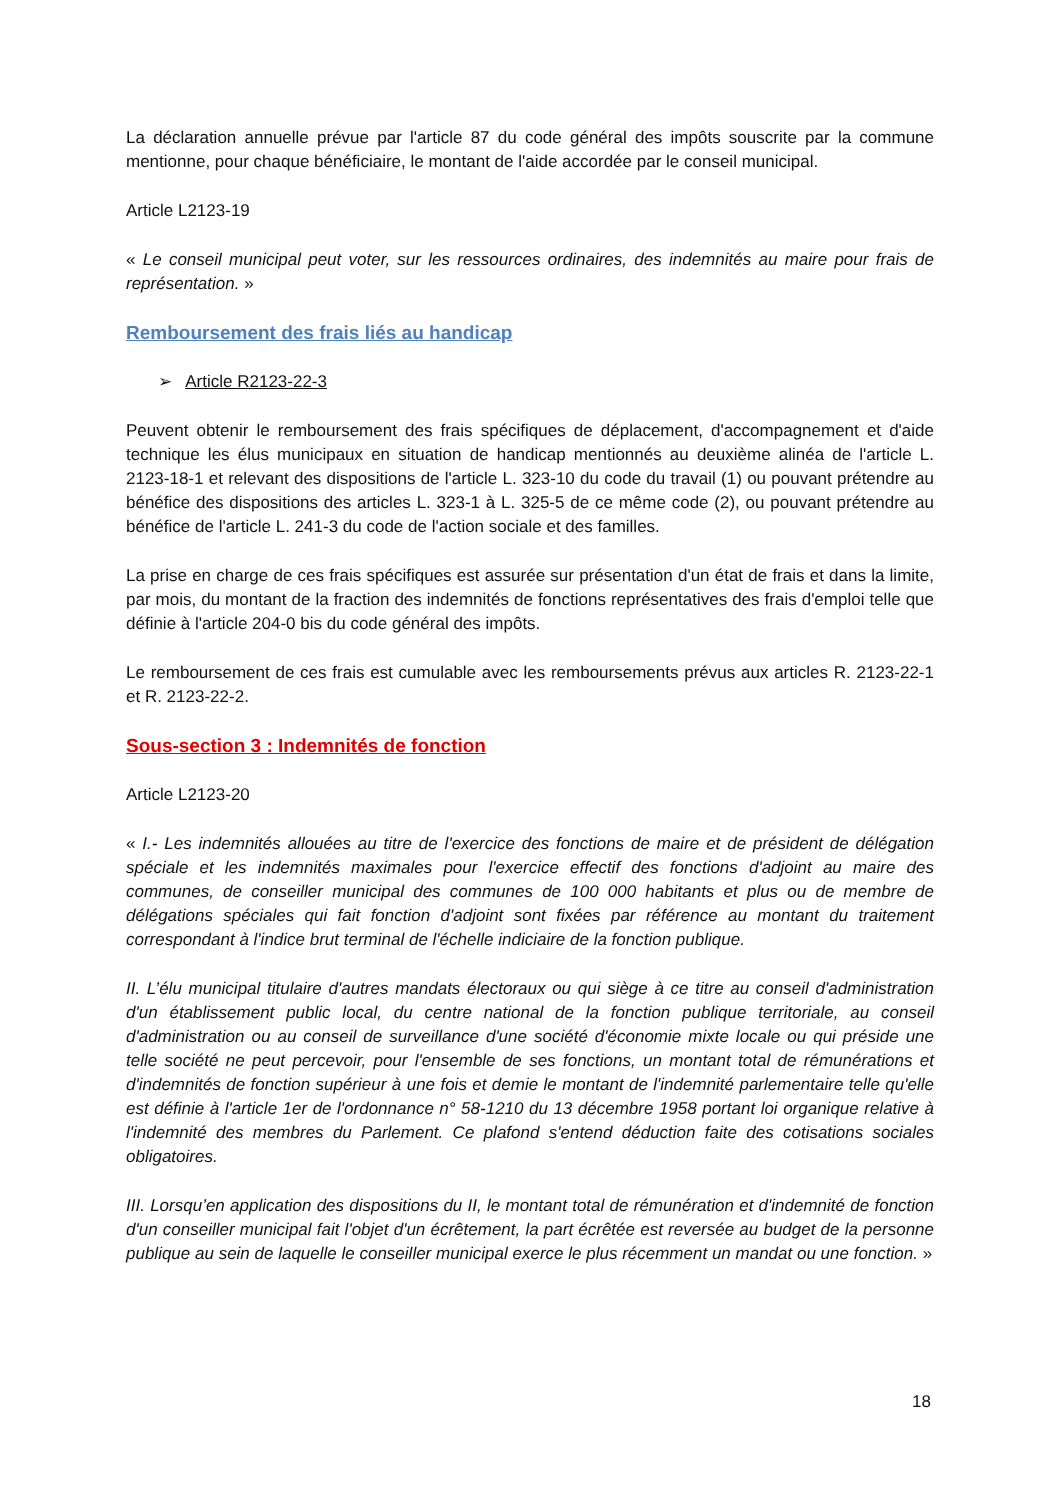La déclaration annuelle prévue par l'article 87 du code général des impôts souscrite par la commune mentionne, pour chaque bénéficiaire, le montant de l'aide accordée par le conseil municipal.
Article L2123-19
« Le conseil municipal peut voter, sur les ressources ordinaires, des indemnités au maire pour frais de représentation. »
Remboursement des frais liés au handicap
➢ Article R2123-22-3
Peuvent obtenir le remboursement des frais spécifiques de déplacement, d'accompagnement et d'aide technique les élus municipaux en situation de handicap mentionnés au deuxième alinéa de l'article L. 2123-18-1 et relevant des dispositions de l'article L. 323-10 du code du travail (1) ou pouvant prétendre au bénéfice des dispositions des articles L. 323-1 à L. 325-5 de ce même code (2), ou pouvant prétendre au bénéfice de l'article L. 241-3 du code de l'action sociale et des familles.
La prise en charge de ces frais spécifiques est assurée sur présentation d'un état de frais et dans la limite, par mois, du montant de la fraction des indemnités de fonctions représentatives des frais d'emploi telle que définie à l'article 204-0 bis du code général des impôts.
Le remboursement de ces frais est cumulable avec les remboursements prévus aux articles R. 2123-22-1 et R. 2123-22-2.
Sous-section 3 : Indemnités de fonction
Article L2123-20
« I.- Les indemnités allouées au titre de l'exercice des fonctions de maire et de président de délégation spéciale et les indemnités maximales pour l'exercice effectif des fonctions d'adjoint au maire des communes, de conseiller municipal des communes de 100 000 habitants et plus ou de membre de délégations spéciales qui fait fonction d'adjoint sont fixées par référence au montant du traitement correspondant à l'indice brut terminal de l'échelle indiciaire de la fonction publique.
II. L’élu municipal titulaire d'autres mandats électoraux ou qui siège à ce titre au conseil d'administration d'un établissement public local, du centre national de la fonction publique territoriale, au conseil d'administration ou au conseil de surveillance d'une société d'économie mixte locale ou qui préside une telle société ne peut percevoir, pour l'ensemble de ses fonctions, un montant total de rémunérations et d'indemnités de fonction supérieur à une fois et demie le montant de l'indemnité parlementaire telle qu'elle est définie à l'article 1er de l'ordonnance n° 58-1210 du 13 décembre 1958 portant loi organique relative à l'indemnité des membres du Parlement. Ce plafond s'entend déduction faite des cotisations sociales obligatoires.
III. Lorsqu’en application des dispositions du II, le montant total de rémunération et d'indemnité de fonction d'un conseiller municipal fait l'objet d'un écrêtement, la part écrêtée est reversée au budget de la personne publique au sein de laquelle le conseiller municipal exerce le plus récemment un mandat ou une fonction. »
18